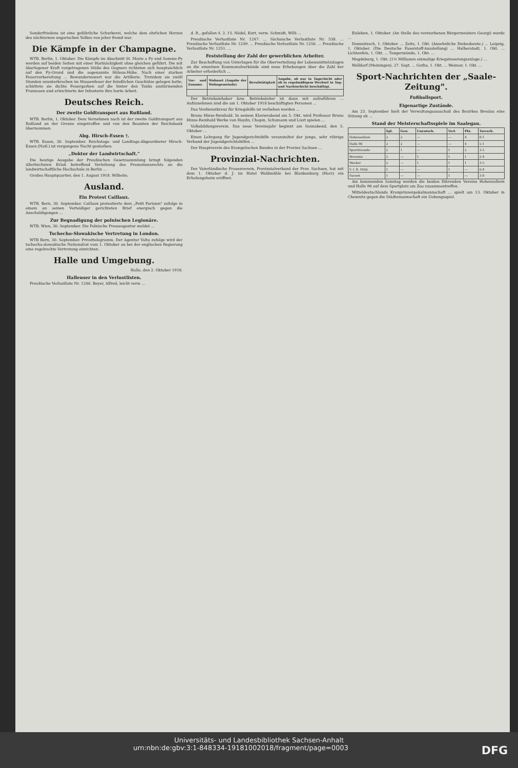Sonderfriedens ist eine gefährliche Schurkerei, welche dem ehrlichen Herzen des nüchternen ungarischen Volkes von jeher fremd war.
Die Kämpfe in der Champagne.
WTB. Berlin, 1. Oktober. Die Kämpfe im Abschnitt St. Marie a Py und Somme-Py werden auf beiden Seiten mit einer Hartnäckigkeit ohne gleichen geführt. Die mit überlegener Kraft vorgetragenen Stöße des Gegners richteten sich hauptsächlich auf den Py-Grund und die sogenannte Höleus-Höhe. Nach einer starken Feuervorbereitung ... Bewundernswert war die Artillerie. Trotzdem sie zwölf Stunden ununterbrochen im Massenfeuer der feindlichen Geschütze gelegen hatte, schüttete sie dichte Feuergarben auf die hinter den Tanks anstürmenden Franzosen und erleichterte der Infanterie ihre harte Arbeit.
Deutsches Reich.
Der zweite Goldtransport aus Rußland.
WTB. Berlin, 1. Oktober. Dem Vernehmen nach ist der zweite Goldtransport aus Rußland an der Grenze eingetroffen und von den Beamten der Reichsbank übernommen.
Abg. Hirsch-Essen †.
WTB. Essen, 30. September. Reichstags- und Landtags-Abgeordneter Hirsch-Essen (Natl.) ist vergangene Nacht gestorben.
„Doktor der Landwirtschaft."
Die heutige Ausgabe der Preußischen Gesetzsammlung bringt folgenden Allerhöchsten Erlaß betreffend Verleihung des Promotionsrechts an die landwirtschaftliche Hochschule in Berlin ...
Großes Hauptquartier, den 1. August 1918. Wilhelm.
Ausland.
Ein Protest Caillaux.
WTB. Bern, 30. September. Caillaux protestierte dem „Petit Parisien" zufolge in einem an seinen Verteidiger gerichteten Brief energisch gegen die Anschuldigungen ...
Zur Begnadigung der polnischen Legionäre.
WTB. Wien, 30. September. Die Polnische Presseagentur meldet ...
Tschecho-Slowakische Vertretung in London.
WTB Bern, 30. September. Privattelegramm. Der Agentur Volta zufolge wird der tschecho-slowakische Nationalrat vom 1. Oktober an bei der englischen Regierung eine regelrechte Vertretung einrichten.
Halle und Umgebung.
Halle, den 2. Oktober 1918.
Hallenser in den Verlustlisten.
Preußische Verlustliste Nr. 1246. Beyer, Alfred, leicht verw. ...
d. R., gefallen 4. 2. 15. Nödel, Kurt, verm. Schmidt, Willi ...
Preußische Verlustliste Nr. 1247. ... Sächsische Verlustliste Nr. 538. ... Preußische Verlustliste Nr. 1249. ... Preußische Verlustliste Nr. 1250. ... Preußische Verlustliste Nr. 1251. ...
Feststellung der Zahl der gewerblichen Arbeiter.
Zur Beschaffung von Unterlagen für die Oberverteilung der Lebensmittelzulagen an die einzelnen Kommunalverbände sind neue Erhebungen über die Zahl der Arbeiter erforderlich ...
| Vor- und Zuname | Wohnort (Angabe der Wohngemeinde) | Berufstätigkeit | Angabe, ob nur in Tagschicht oder ob in regelmäßigem Wechsel in Tag- und Nachtschicht beschäftigt. |
| --- | --- | --- | --- |
Der Betriebsinhaber bzw. Betriebsleiter ist dann mit aufzuführen ... Aufzunehmen sind die am 1. Oktober 1918 beschäftigten Personen ...
Das Verdienstkreuz für Kriegshilfe ist verliehen worden ...
Bruno Hinze-Reinhold. In seinem Klavierabend am 5. Okt. wird Professor Bruno Hinze-Reinhold Werke von Haydn, Chopin, Schumann und Liszt spielen ...
Volksbildungsverein. Das neue Vereinsjahr beginnt am Sonnabend, den 5. Oktober ...
Einen Lehrgang für Jugendgerichtshilfe veranstaltet der junge, sehr rührige Verband der Jugendgerichtshilfen ...
Der Hauptverein des Evangelischen Bundes in der Provinz Sachsen ...
Provinzial-Nachrichten.
Der Vaterländische Frauenverein, Provinzialverband der Prov. Sachsen, hat mit dem 1. Oktober d. J. im Hotel Waldmühle bei Blankenburg (Harz) ein Erholungsheim eröffnet.
Eisleben, 1. Oktober. (An Stelle des verstorbenen Bürgermeisters Georgi) wurde ...
Dommitzsch, 1. Oktober. ... Zeitz, 1. Okt. (Ansehnliche Diebesbeute.) ... Leipzig, 1. Oktober. (Die Deutsche Faserstoff-Ausstellung) ... Halberstadt, 1. Okt. ... Lichtenfels, 1. Okt. ... Tangermünde, 1. Okt. ...
Magdeburg, 1. Okt. (1½ Millionen einmalige Kriegsteuerungszulage.) ...
Walldorf (Meiningen), 27. Sept. ... Gotha, 1. Okt. ... Weimar, 1. Okt. ...
Sport-Nachrichten der „Saale-Zeitung".
Fußballsport.
Eigenartige Zustände.
Am 23. September hielt der Verwaltungsausschuß des Bezirkes Breslau eine Sitzung ab ...
Stand der Meisterschaftsspiele im Saalegau.
| | Spl. | Gew. | Unentsch. | Verl. | Pkt. | Torverh. |
| --- | --- | --- | --- | --- | --- | --- |
| Hohenzollern | 2 | 2 | — | — | 4 | 8:1 |
| Halle 96 | 2 | 2 | — | — | 4 | 5:1 |
| Sportfreunde | 2 | 1 | — | 1 | 2 | 3:5 |
| Borussia | 2 | — | 1 | 1 | 1 | 2:4 |
| Wacker | 2 | — | 1 | 1 | 1 | 3:5 |
| V. f. B. Mtld. | 1 | — | — | 1 | — | 0:4 |
| Favorit | 1 | — | — | 1 | — | 3:8 |
Am kommenden Sonntag werden die beiden führenden Vereine Hohenzollern und Halle 96 auf dem Sportplatz am Zoo zusammentreffen.
Mitteldeutschlands Kronprinzenpokalmannschaft ... spielt am 13. Oktober in Chemnitz gegen die Städtemannschaft ein Uebungsspiel.
Universitäts- und Landesbibliothek Sachsen-Anhalt
urn:nbn:de:gbv:3:1-848334-19181002018/fragment/page=0003 DFG